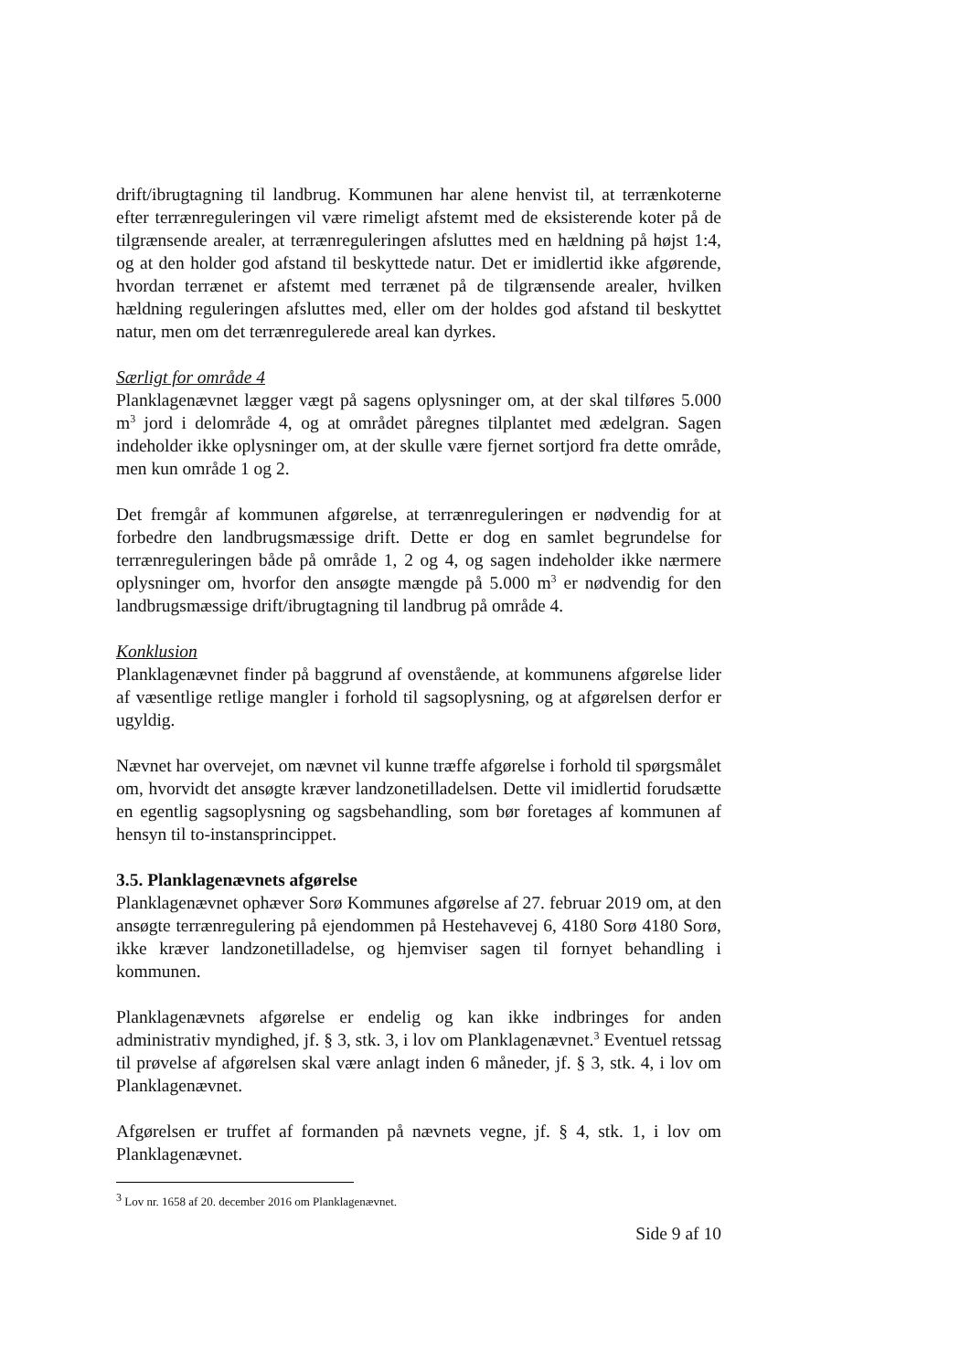drift/ibrugtagning til landbrug. Kommunen har alene henvist til, at terrænkoterne efter terrænreguleringen vil være rimeligt afstemt med de eksisterende koter på de tilgrænsende arealer, at terrænreguleringen afsluttes med en hældning på højst 1:4, og at den holder god afstand til beskyttede natur. Det er imidlertid ikke afgørende, hvordan terrænet er afstemt med terrænet på de tilgrænsende arealer, hvilken hældning reguleringen afsluttes med, eller om der holdes god afstand til beskyttet natur, men om det terrænregulerede areal kan dyrkes.
Særligt for område 4
Planklagenævnet lægger vægt på sagens oplysninger om, at der skal tilføres 5.000 m<sup>3</sup> jord i delområde 4, og at området påregnes tilplantet med ædelgran. Sagen indeholder ikke oplysninger om, at der skulle være fjernet sortjord fra dette område, men kun område 1 og 2.
Det fremgår af kommunen afgørelse, at terrænreguleringen er nødvendig for at forbedre den landbrugsmæssige drift. Dette er dog en samlet begrundelse for terrænreguleringen både på område 1, 2 og 4, og sagen indeholder ikke nærmere oplysninger om, hvorfor den ansøgte mængde på 5.000 m<sup>3</sup> er nødvendig for den landbrugsmæssige drift/ibrugtagning til landbrug på område 4.
Konklusion
Planklagenævnet finder på baggrund af ovenstående, at kommunens afgørelse lider af væsentlige retlige mangler i forhold til sagsoplysning, og at afgørelsen derfor er ugyldig.
Nævnet har overvejet, om nævnet vil kunne træffe afgørelse i forhold til spørgsmålet om, hvorvidt det ansøgte kræver landzonetilladelsen. Dette vil imidlertid forudsætte en egentlig sagsoplysning og sagsbehandling, som bør foretages af kommunen af hensyn til to-instansprincippet.
3.5. Planklagenævnets afgørelse
Planklagenævnet ophæver Sorø Kommunes afgørelse af 27. februar 2019 om, at den ansøgte terrænregulering på ejendommen på Hestehavevej 6, 4180 Sorø 4180 Sorø, ikke kræver landzonetilladelse, og hjemviser sagen til fornyet behandling i kommunen.
Planklagenævnets afgørelse er endelig og kan ikke indbringes for anden administrativ myndighed, jf. § 3, stk. 3, i lov om Planklagenævnet.<sup>3</sup> Eventuel retssag til prøvelse af afgørelsen skal være anlagt inden 6 måneder, jf. § 3, stk. 4, i lov om Planklagenævnet.
Afgørelsen er truffet af formanden på nævnets vegne, jf. § 4, stk. 1, i lov om Planklagenævnet.
<sup>3</sup> Lov nr. 1658 af 20. december 2016 om Planklagenævnet.
Side 9 af 10